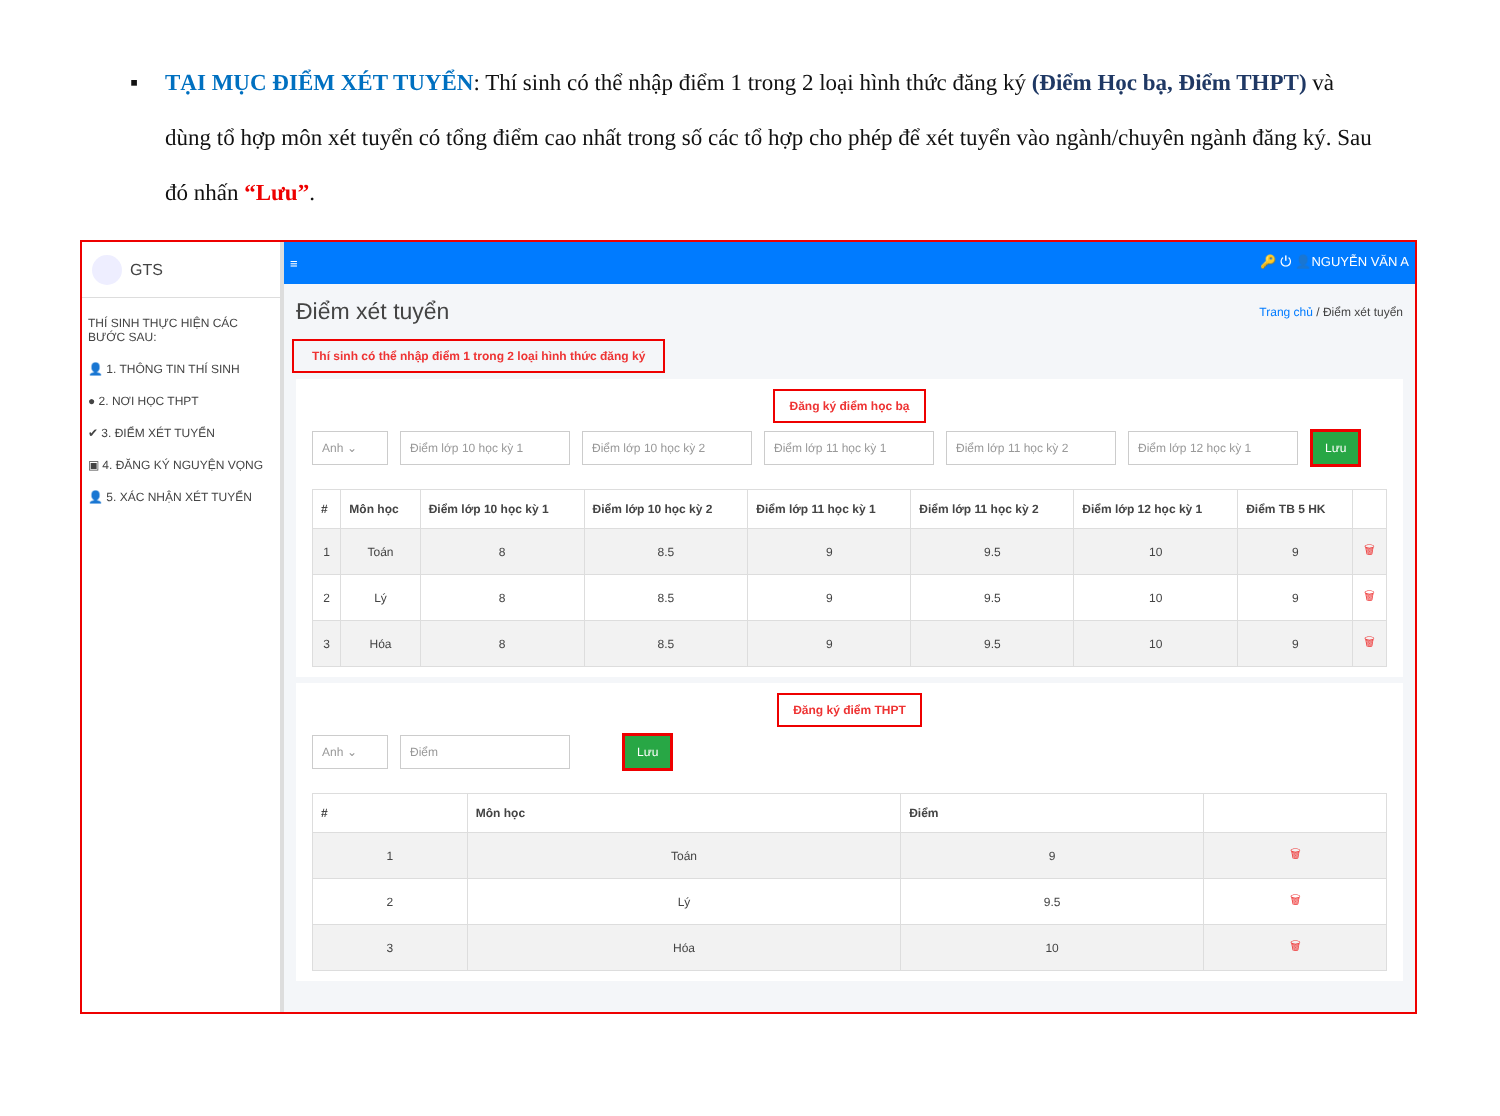▪ TẠI MỤC ĐIỂM XÉT TUYỂN: Thí sinh có thể nhập điểm 1 trong 2 loại hình thức đăng ký (Điểm Học bạ, Điểm THPT) và dùng tổ hợp môn xét tuyển có tổng điểm cao nhất trong số các tổ hợp cho phép để xét tuyển vào ngành/chuyên ngành đăng ký. Sau đó nhấn “Lưu”.
GTS
THÍ SINH THỰC HIỆN CÁC BƯỚC SAU:
👤 1. THÔNG TIN THÍ SINH
● 2. NƠI HỌC THPT
✔ 3. ĐIỂM XÉT TUYỂN
▣ 4. ĐĂNG KÝ NGUYỆN VỌNG
👤 5. XÁC NHẬN XÉT TUYỂN
≡ 🔑 ⏻ 👤NGUYỄN VĂN A
Điểm xét tuyển
Trang chủ / Điểm xét tuyển
Thí sinh có thể nhập điểm 1 trong 2 loại hình thức đăng ký
Đăng ký điểm học bạ
Anh ⌄ Điểm lớp 10 học kỳ 1 Điểm lớp 10 học kỳ 2 Điểm lớp 11 học kỳ 1 Điểm lớp 11 học kỳ 2 Điểm lớp 12 học kỳ 1 Lưu
| # | Môn học | Điểm lớp 10 học kỳ 1 | Điểm lớp 10 học kỳ 2 | Điểm lớp 11 học kỳ 1 | Điểm lớp 11 học kỳ 2 | Điểm lớp 12 học kỳ 1 | Điểm TB 5 HK | |
| --- | --- | --- | --- | --- | --- | --- | --- | --- |
| 1 | Toán | 8 | 8.5 | 9 | 9.5 | 10 | 9 | 🗑 |
| 2 | Lý | 8 | 8.5 | 9 | 9.5 | 10 | 9 | 🗑 |
| 3 | Hóa | 8 | 8.5 | 9 | 9.5 | 10 | 9 | 🗑 |
Đăng ký điểm THPT
Anh ⌄ Điểm Lưu
| # | Môn học | Điểm | |
| --- | --- | --- | --- |
| 1 | Toán | 9 | 🗑 |
| 2 | Lý | 9.5 | 🗑 |
| 3 | Hóa | 10 | 🗑 |